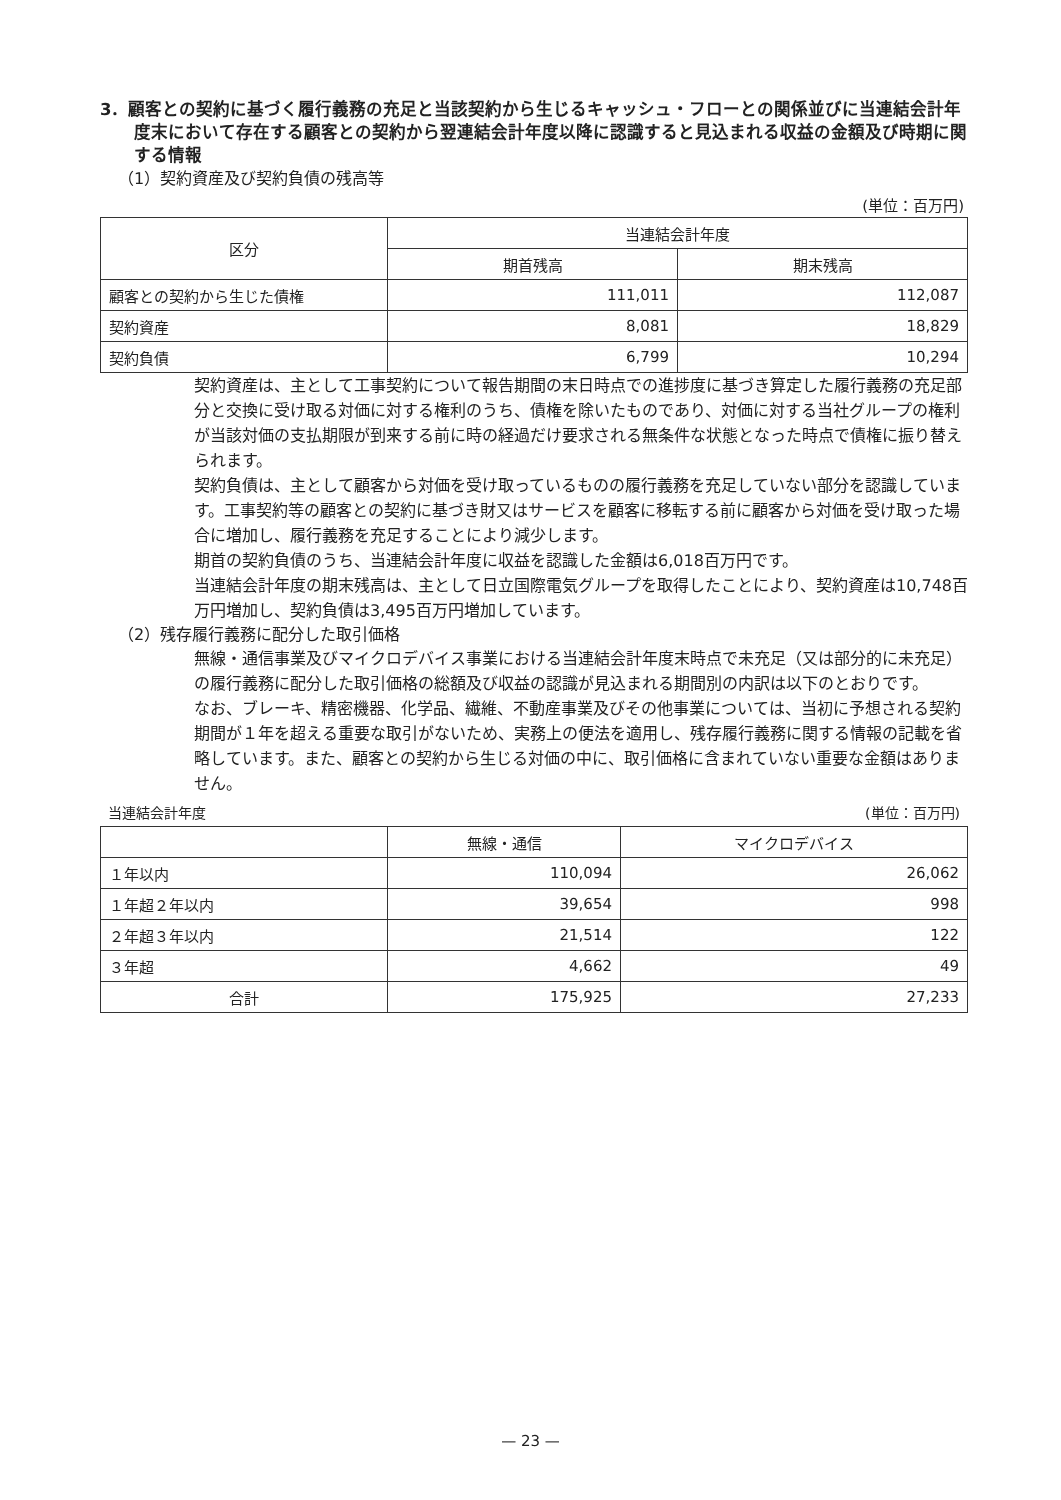3．顧客との契約に基づく履行義務の充足と当該契約から生じるキャッシュ・フローとの関係並びに当連結会計年度末において存在する顧客との契約から翌連結会計年度以降に認識すると見込まれる収益の金額及び時期に関する情報
（1）契約資産及び契約負債の残高等
(単位：百万円)
| 区分 | 当連結会計年度 | |
| --- | --- | --- |
| | 期首残高 | 期末残高 |
| 顧客との契約から生じた債権 | 111,011 | 112,087 |
| 契約資産 | 8,081 | 18,829 |
| 契約負債 | 6,799 | 10,294 |
契約資産は、主として工事契約について報告期間の末日時点での進捗度に基づき算定した履行義務の充足部分と交換に受け取る対価に対する権利のうち、債権を除いたものであり、対価に対する当社グループの権利が当該対価の支払期限が到来する前に時の経過だけ要求される無条件な状態となった時点で債権に振り替えられます。
契約負債は、主として顧客から対価を受け取っているものの履行義務を充足していない部分を認識しています。工事契約等の顧客との契約に基づき財又はサービスを顧客に移転する前に顧客から対価を受け取った場合に増加し、履行義務を充足することにより減少します。
期首の契約負債のうち、当連結会計年度に収益を認識した金額は6,018百万円です。
当連結会計年度の期末残高は、主として日立国際電気グループを取得したことにより、契約資産は10,748百万円増加し、契約負債は3,495百万円増加しています。
（2）残存履行義務に配分した取引価格
無線・通信事業及びマイクロデバイス事業における当連結会計年度末時点で未充足（又は部分的に未充足）の履行義務に配分した取引価格の総額及び収益の認識が見込まれる期間別の内訳は以下のとおりです。
なお、ブレーキ、精密機器、化学品、繊維、不動産事業及びその他事業については、当初に予想される契約期間が１年を超える重要な取引がないため、実務上の便法を適用し、残存履行義務に関する情報の記載を省略しています。また、顧客との契約から生じる対価の中に、取引価格に含まれていない重要な金額はありません。
当連結会計年度 (単位：百万円)
| | 無線・通信 | マイクロデバイス |
| --- | --- | --- |
| １年以内 | 110,094 | 26,062 |
| １年超２年以内 | 39,654 | 998 |
| ２年超３年以内 | 21,514 | 122 |
| ３年超 | 4,662 | 49 |
| 合計 | 175,925 | 27,233 |
— 23 —